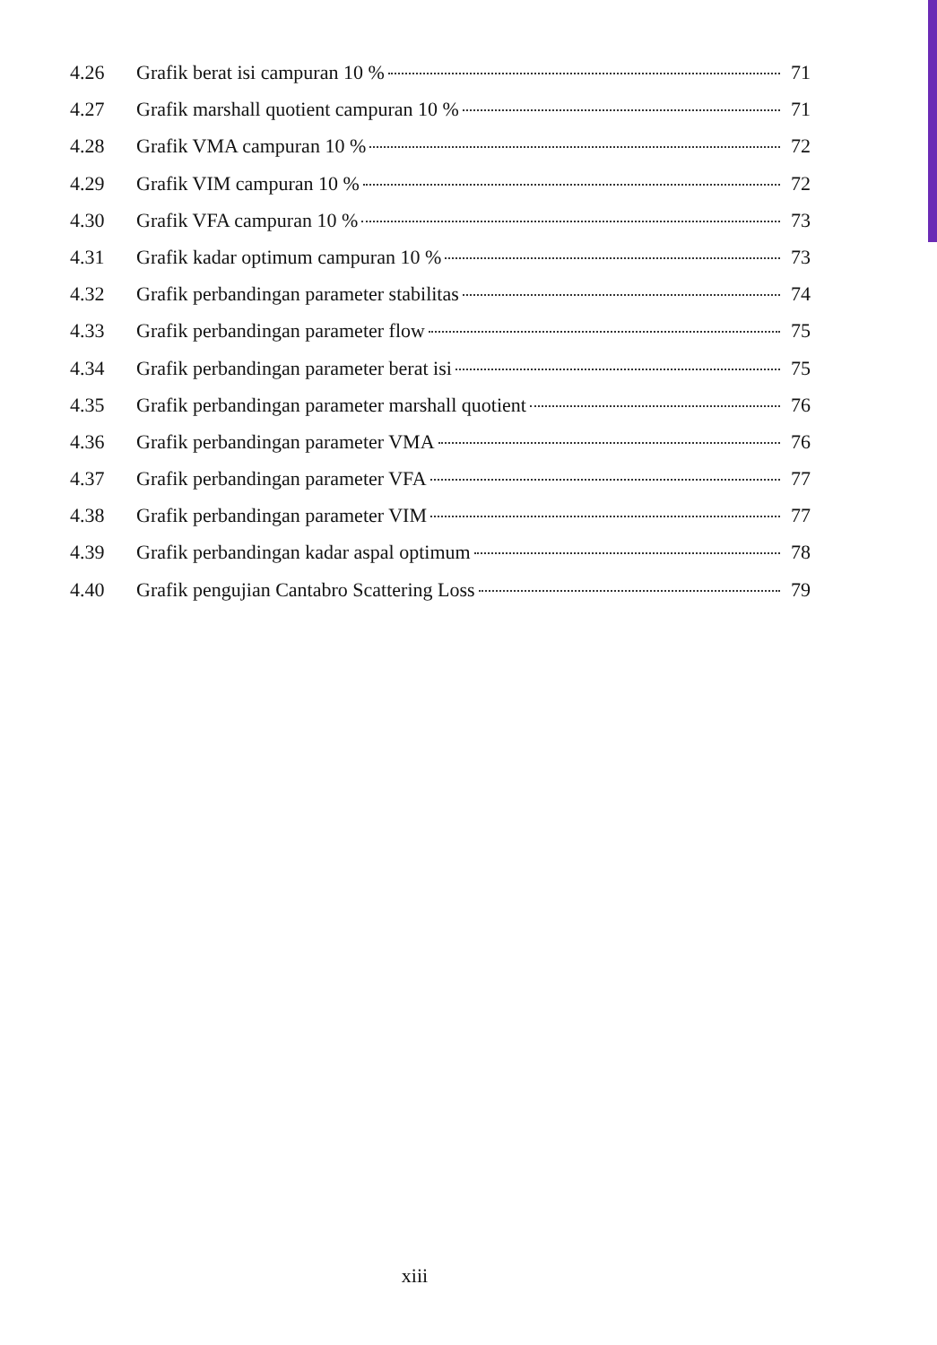4.26 Grafik berat isi campuran 10 % 71
4.27 Grafik marshall quotient campuran 10 % 71
4.28 Grafik VMA campuran 10 % 72
4.29 Grafik VIM campuran 10 % 72
4.30 Grafik VFA campuran 10 % 73
4.31 Grafik kadar optimum campuran 10 % 73
4.32 Grafik perbandingan parameter stabilitas 74
4.33 Grafik perbandingan parameter flow 75
4.34 Grafik perbandingan parameter berat isi 75
4.35 Grafik perbandingan parameter marshall quotient 76
4.36 Grafik perbandingan parameter VMA 76
4.37 Grafik perbandingan parameter VFA 77
4.38 Grafik perbandingan parameter VIM 77
4.39 Grafik perbandingan kadar aspal optimum 78
4.40 Grafik pengujian Cantabro Scattering Loss 79
xiii